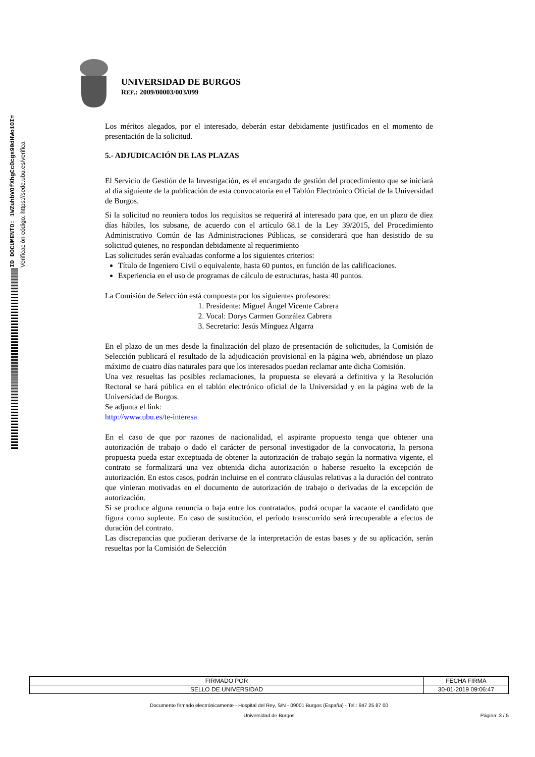ID DOCUMENTO: 1WZuhbVOfXhgCcOcgs90dHWo1OI=
Verificación código: https://sede.ubu.es/verifica
UNIVERSIDAD DE BURGOS
REF.: 2009/00003/003/099
Los méritos alegados, por el interesado, deberán estar debidamente justificados en el momento de presentación de la solicitud.
5.- ADJUDICACIÓN DE LAS PLAZAS
El Servicio de Gestión de la Investigación, es el encargado de gestión del procedimiento que se iniciará al día siguiente de la publicación de esta convocatoria en el Tablón Electrónico Oficial de la Universidad de Burgos.
Si la solicitud no reuniera todos los requisitos se requerirá al interesado para que, en un plazo de diez días hábiles, los subsane, de acuerdo con el artículo 68.1 de la Ley 39/2015, del Procedimiento Administrativo Común de las Administraciones Públicas, se considerará que han desistido de su solicitud quienes, no respondan debidamente al requerimiento
Las solicitudes serán evaluadas conforme a los siguientes criterios:
Título de Ingeniero Civil o equivalente, hasta 60 puntos, en función de las calificaciones.
Experiencia en el uso de programas de cálculo de estructuras, hasta 40 puntos.
La Comisión de Selección está compuesta por los siguientes profesores:
1. Presidente: Miguel Ángel Vicente Cabrera
2. Vocal: Dorys Carmen González Cabrera
3. Secretario: Jesús Mínguez Algarra
En el plazo de un mes desde la finalización del plazo de presentación de solicitudes, la Comisión de Selección publicará el resultado de la adjudicación provisional en la página web, abriéndose un plazo máximo de cuatro días naturales para que los interesados puedan reclamar ante dicha Comisión.
Una vez resueltas las posibles reclamaciones, la propuesta se elevará a definitiva y la Resolución Rectoral se hará pública en el tablón electrónico oficial de la Universidad y en la página web de la Universidad de Burgos.
Se adjunta el link:
http://www.ubu.es/te-interesa
En el caso de que por razones de nacionalidad, el aspirante propuesto tenga que obtener una autorización de trabajo o dado el carácter de personal investigador de la convocatoria, la persona propuesta pueda estar exceptuada de obtener la autorización de trabajo según la normativa vigente, el contrato se formalizará una vez obtenida dicha autorización o haberse resuelto la excepción de autorización. En estos casos, podrán incluirse en el contrato cláusulas relativas a la duración del contrato que vinieran motivadas en el documento de autorización de trabajo o derivadas de la excepción de autorización.
Si se produce alguna renuncia o baja entre los contratados, podrá ocupar la vacante el candidato que figura como suplente. En caso de sustitución, el periodo transcurrido será irrecuperable a efectos de duración del contrato.
Las discrepancias que pudieran derivarse de la interpretación de estas bases y de su aplicación, serán resueltas por la Comisión de Selección
| FIRMADO POR | FECHA FIRMA |
| SELLO DE UNIVERSIDAD | 30-01-2019 09:06:47 |
Documento firmado electrónicamente - Hospital del Rey, S/N - 09001 Burgos (España) - Tel.: 947 25 87 00
Universidad de Burgos Página: 3 / 5